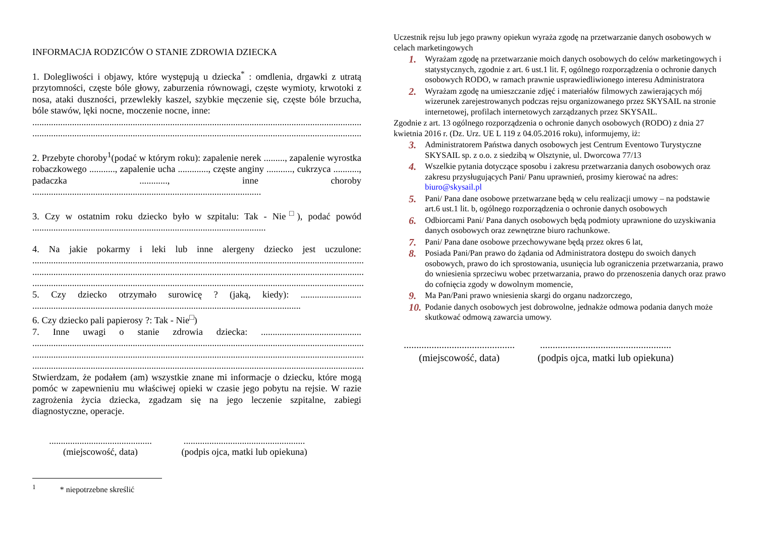INFORMACJA RODZICÓW O STANIE ZDROWIA DZIECKA
1. Dolegliwości i objawy, które występują u dziecka<sup>*</sup> : omdlenia, drgawki z utratą przytomności, częste bóle głowy, zaburzenia równowagi, częste wymioty, krwotoki z nosa, ataki duszności, przewlekły kaszel, szybkie męczenie się, częste bóle brzucha, bóle stawów, lęki nocne, moczenie nocne, inne:
..............................................................................................................................................
..............................................................................................................................................
2. Przebyte choroby<sup>1</sup>(podać w którym roku): zapalenie nerek ........., zapalenie wyrostka robaczkowego ..........., zapalenie ucha ............., częste anginy ..........., cukrzyca ..........., padaczka ............, inne choroby ..................................................................................................
3. Czy w ostatnim roku dziecko było w szpitalu: Tak - Nie<sup>□</sup>), podać powód ....................................................................................................
4. Na jakie pokarmy i leki lub inne alergeny dziecko jest uczulone: .............................................................................................................................................. .............................................................................................................................................. ..............................................................................................................................................
5. Czy dziecko otrzymało surowicę ? (jaką, kiedy): .......................... ...................................................................................................................
6. Czy dziecko pali papierosy ?: Tak - Nie<sup>□</sup>)
7. Inne uwagi o stanie zdrowia dziecka: ........................................... .............................................................................................................................................. .............................................................................................................................................. ..............................................................................................................................................
Stwierdzam, że podałem (am) wszystkie znane mi informacje o dziecku, które mogą pomóc w zapewnieniu mu właściwej opieki w czasie jego pobytu na rejsie. W razie zagrożenia życia dziecka, zgadzam się na jego leczenie szpitalne, zabiegi diagnostyczne, operacje.
............................................
(miejscowość, data)
....................................................
(podpis ojca, matki lub opiekuna)
<sup>1</sup> * niepotrzebne skreślić
Uczestnik rejsu lub jego prawny opiekun wyraża zgodę na przetwarzanie danych osobowych w celach marketingowych
1. Wyrażam zgodę na przetwarzanie moich danych osobowych do celów marketingowych i statystycznych, zgodnie z art. 6 ust.1 lit. F, ogólnego rozporządzenia o ochronie danych osobowych RODO, w ramach prawnie usprawiedliwionego interesu Administratora
2. Wyrażam zgodę na umieszczanie zdjęć i materiałów filmowych zawierających mój wizerunek zarejestrowanych podczas rejsu organizowanego przez SKYSAIL na stronie internetowej, profilach internetowych zarządzanych przez SKYSAIL.
Zgodnie z art. 13 ogólnego rozporządzenia o ochronie danych osobowych (RODO) z dnia 27 kwietnia 2016 r. (Dz. Urz. UE L 119 z 04.05.2016 roku), informujemy, iż:
3. Administratorem Państwa danych osobowych jest Centrum Eventowo Turystyczne SKYSAIL sp. z o.o. z siedzibą w Olsztynie, ul. Dworcowa 77/13
4. Wszelkie pytania dotyczące sposobu i zakresu przetwarzania danych osobowych oraz zakresu przysługujących Pani/ Panu uprawnień, prosimy kierować na adres: biuro@skysail.pl
5. Pani/ Pana dane osobowe przetwarzane będą w celu realizacji umowy – na podstawie art.6 ust.1 lit. b, ogólnego rozporządzenia o ochronie danych osobowych
6. Odbiorcami Pani/ Pana danych osobowych będą podmioty uprawnione do uzyskiwania danych osobowych oraz zewnętrzne biuro rachunkowe.
7. Pani/ Pana dane osobowe przechowywane będą przez okres 6 lat,
8. Posiada Pani/Pan prawo do żądania od Administratora dostępu do swoich danych osobowych, prawo do ich sprostowania, usunięcia lub ograniczenia przetwarzania, prawo do wniesienia sprzeciwu wobec przetwarzania, prawo do przenoszenia danych oraz prawo do cofnięcia zgody w dowolnym momencie,
9. Ma Pan/Pani prawo wniesienia skargi do organu nadzorczego,
10. Podanie danych osobowych jest dobrowolne, jednakże odmowa podania danych może skutkować odmową zawarcia umowy.
............................................
(miejscowość, data)
....................................................
(podpis ojca, matki lub opiekuna)